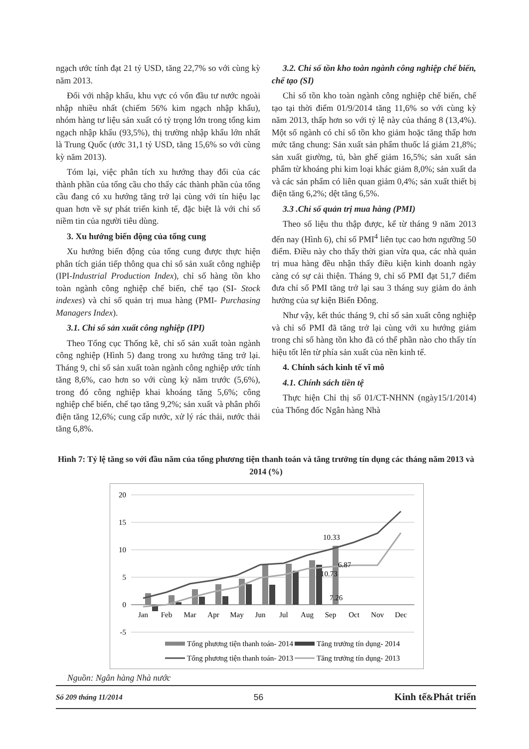ngạch ước tính đạt 21 tỷ USD, tăng 22,7% so với cùng kỳ năm 2013.
Đối với nhập khẩu, khu vực có vốn đầu tư nước ngoài nhập nhiều nhất (chiếm 56% kim ngạch nhập khẩu), nhóm hàng tư liệu sản xuất có tỷ trọng lớn trong tổng kim ngạch nhập khẩu (93,5%), thị trường nhập khẩu lớn nhất là Trung Quốc (ước 31,1 tỷ USD, tăng 15,6% so với cùng kỳ năm 2013).
Tóm lại, việc phân tích xu hướng thay đổi của các thành phần của tổng cầu cho thấy các thành phần của tổng cầu đang có xu hướng tăng trở lại cùng với tín hiệu lạc quan hơn về sự phát triển kinh tế, đặc biệt là với chỉ số niềm tin của người tiêu dùng.
3. Xu hướng biến động của tổng cung
Xu hướng biến động của tổng cung được thực hiện phân tích gián tiếp thông qua chỉ số sản xuất công nghiệp (IPI-Industrial Production Index), chỉ số hàng tồn kho toàn ngành công nghiệp chế biến, chế tạo (SI- Stock indexes) và chỉ số quản trị mua hàng (PMI- Purchasing Managers Index).
3.1. Chỉ số sản xuất công nghiệp (IPI)
Theo Tổng cục Thống kê, chỉ số sản xuất toàn ngành công nghiệp (Hình 5) đang trong xu hướng tăng trở lại. Tháng 9, chỉ số sản xuất toàn ngành công nghiệp ước tính tăng 8,6%, cao hơn so với cùng kỳ năm trước (5,6%), trong đó công nghiệp khai khoáng tăng 5,6%; công nghiệp chế biến, chế tạo tăng 9,2%; sản xuất và phân phối điện tăng 12,6%; cung cấp nước, xử lý rác thải, nước thải tăng 6,8%.
3.2. Chỉ số tồn kho toàn ngành công nghiệp chế biến, chế tạo (SI)
Chỉ số tồn kho toàn ngành công nghiệp chế biến, chế tạo tại thời điểm 01/9/2014 tăng 11,6% so với cùng kỳ năm 2013, thấp hơn so với tỷ lệ này của tháng 8 (13,4%). Một số ngành có chỉ số tồn kho giảm hoặc tăng thấp hơn mức tăng chung: Sản xuất sản phẩm thuốc lá giảm 21,8%; sản xuất giường, tủ, bàn ghế giảm 16,5%; sản xuất sản phẩm từ khoáng phi kim loại khác giảm 8,0%; sản xuất da và các sản phẩm có liên quan giảm 0,4%; sản xuất thiết bị điện tăng 6,2%; dệt tăng 6,5%.
3.3 .Chỉ số quản trị mua hàng (PMI)
Theo số liệu thu thập được, kể từ tháng 9 năm 2013 đến nay (Hình 6), chỉ số PMI<sup>4</sup> liên tục cao hơn ngưỡng 50 điểm. Điều này cho thấy thời gian vừa qua, các nhà quản trị mua hàng đều nhận thấy điều kiện kinh doanh ngày càng có sự cải thiện. Tháng 9, chỉ số PMI đạt 51,7 điểm đưa chỉ số PMI tăng trở lại sau 3 tháng suy giảm do ảnh hưởng của sự kiện Biển Đông.
Như vậy, kết thúc tháng 9, chỉ số sản xuất công nghiệp và chỉ số PMI đã tăng trở lại cùng với xu hướng giảm trong chỉ số hàng tồn kho đã có thể phần nào cho thấy tín hiệu tốt lên từ phía sản xuất của nền kinh tế.
4. Chính sách kinh tế vĩ mô
4.1. Chính sách tiền tệ
Thực hiện Chỉ thị số 01/CT-NHNN (ngày15/1/2014) của Thống đốc Ngân hàng Nhà
Hình 7: Tỷ lệ tăng so với đầu năm của tổng phương tiện thanh toán và tăng trưởng tín dụng các tháng năm 2013 và 2014 (%)
20
15
10
5
0
-5
Jan
Feb
Mar
Apr
May
Jun
Jul
Aug
Sep
Oct
Nov
Dec
10.33
6.87
10.73
7.26
Tổng phương tiện thanh toán- 2014
Tăng trưởng tín dụng- 2014
Tổng phương tiện thanh toán- 2013
Tăng trưởng tín dụng- 2013
Nguồn: Ngân hàng Nhà nước
Số 209 tháng 11/2014 56 Kinh tế&Phát triển